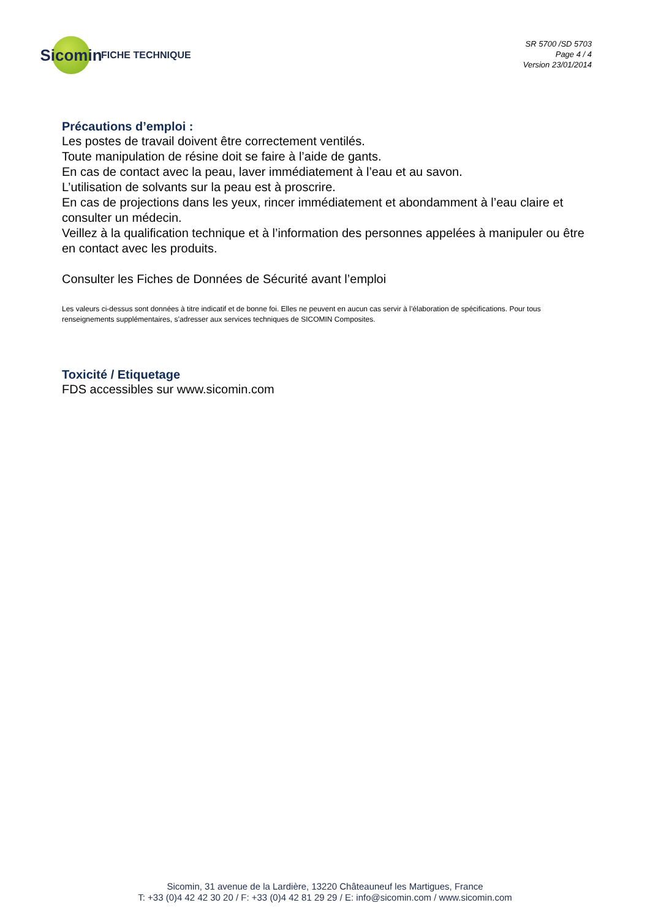Sicomin
FICHE TECHNIQUE
SR 5700 /SD 5703
Page 4 / 4
Version 23/01/2014
Précautions d’emploi :
Les postes de travail doivent être correctement ventilés.
Toute manipulation de résine doit se faire à l’aide de gants.
En cas de contact avec la peau, laver immédiatement à l’eau et au savon.
L’utilisation de solvants sur la peau est à proscrire.
En cas de projections dans les yeux, rincer immédiatement et abondamment à l’eau claire et consulter un médecin.
Veillez à la qualification technique et à l’information des personnes appelées à manipuler ou être en contact avec les produits.
Consulter les Fiches de Données de Sécurité avant l’emploi
Les valeurs ci-dessus sont données à titre indicatif et de bonne foi. Elles ne peuvent en aucun cas servir à l’élaboration de spécifications. Pour tous renseignements supplémentaires, s’adresser aux services techniques de SICOMIN Composites.
Toxicité / Etiquetage
FDS accessibles sur www.sicomin.com
Sicomin, 31 avenue de la Lardière, 13220 Châteauneuf les Martigues, France
T: +33 (0)4 42 42 30 20 / F: +33 (0)4 42 81 29 29 / E: info@sicomin.com / www.sicomin.com